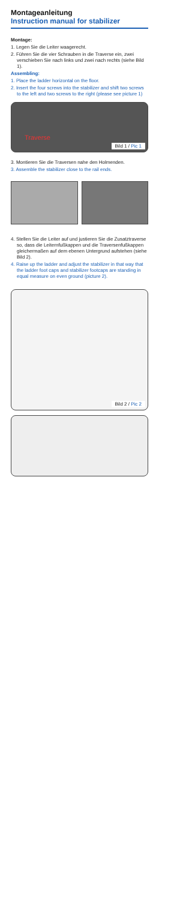Montageanleitung
Instruction manual for stabilizer
Montage:
1. Legen Sie die Leiter waagerecht.
2. Führen Sie die vier Schrauben in die Traverse ein, zwei verschieben Sie nach links und zwei nach rechts (siehe Bild 1).
Assembling:
1. Place the ladder horizontal on the floor.
2. Insert the four screws into the stabilizer and shift two screws to the left and two screws to the right (please see picture 1)
Traverse
Bild 1 / Pic 1
3. Montieren Sie die Traversen nahe den Holmenden.
3. Assemble the stabilizer close to the rail ends.
4. Stellen Sie die Leiter auf und justieren Sie die Zusatztraverse so, dass die Leiternfußkappen und die Traversenfußkappen gleichermaßen auf dem ebenen Untergrund aufstehen (siehe Bild 2).
4. Raise up the ladder and adjust the stabilizer in that way that the ladder foot caps and stabilizer footcaps are standing in equal measure on even ground (picture 2).
Bild 2 / Pic 2